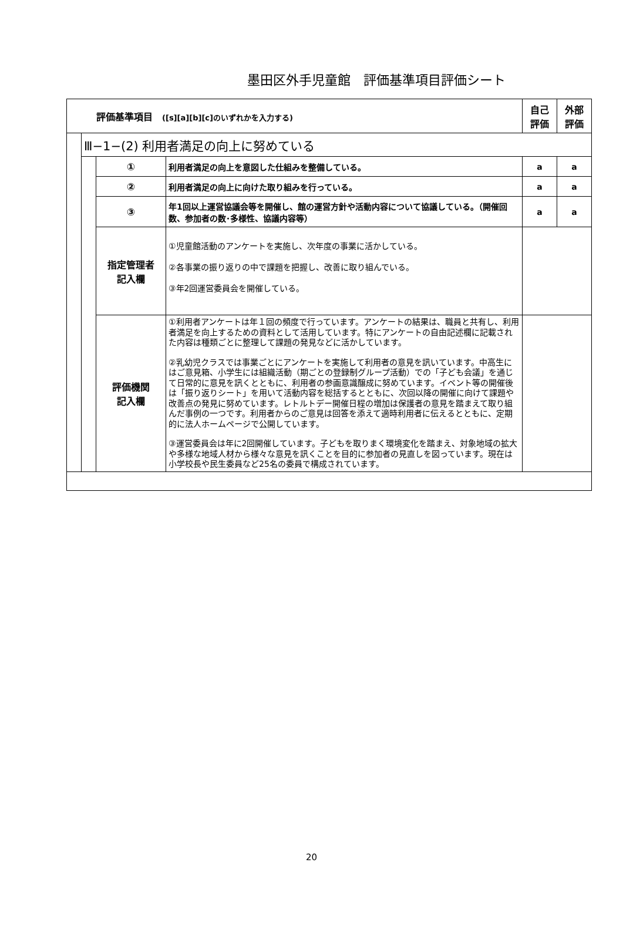墨田区外手児童館　評価基準項目評価シート
| 評価基準項目 ([s][a][b][c]のいずれかを入力する) | | | | 自己 評価 | 外部 評価 |
| | Ⅲ−1−(2) 利用者満足の向上に努めている | | | | |
| | | ① | 利用者満足の向上を意図した仕組みを整備している。 | a | a |
| | | ② | 利用者満足の向上に向けた取り組みを行っている。 | a | a |
| | | ③ | 年1回以上運営協議会等を開催し、館の運営方針や活動内容について協議している。（開催回数、参加者の数･多様性、協議内容等） | a | a |
| | | 指定管理者 記入欄 | ①児童館活動のアンケートを実施し、次年度の事業に活かしている。 ②各事業の振り返りの中で課題を把握し、改善に取り組んでいる。 ③年2回運営委員会を開催している。 | | |
| | | 評価機関 記入欄 | ①利用者アンケートは年１回の頻度で行っています。アンケートの結果は、職員と共有し、利用者満足を向上するための資料として活用しています。特にアンケートの自由記述欄に記載された内容は種類ごとに整理して課題の発見などに活かしています。 ②乳幼児クラスでは事業ごとにアンケートを実施して利用者の意見を訊いています。中高生にはご意見箱、小学生には組織活動（期ごとの登録制グループ活動）での「子ども会議」を通じて日常的に意見を訊くとともに、利用者の参画意識醸成に努めています。イベント等の開催後は「振り返りシート」を用いて活動内容を総括するとともに、次回以降の開催に向けて課題や改善点の発見に努めています。レトルトデー開催日程の増加は保護者の意見を踏まえて取り組んだ事例の一つです。利用者からのご意見は回答を添えて適時利用者に伝えるとともに、定期的に法人ホームページで公開しています。 ③運営委員会は年に2回開催しています。子どもを取りまく環境変化を踏まえ、対象地域の拡大や多様な地域人材から様々な意見を訊くことを目的に参加者の見直しを図っています。現在は小学校長や民生委員など25名の委員で構成されています。 | | |
20